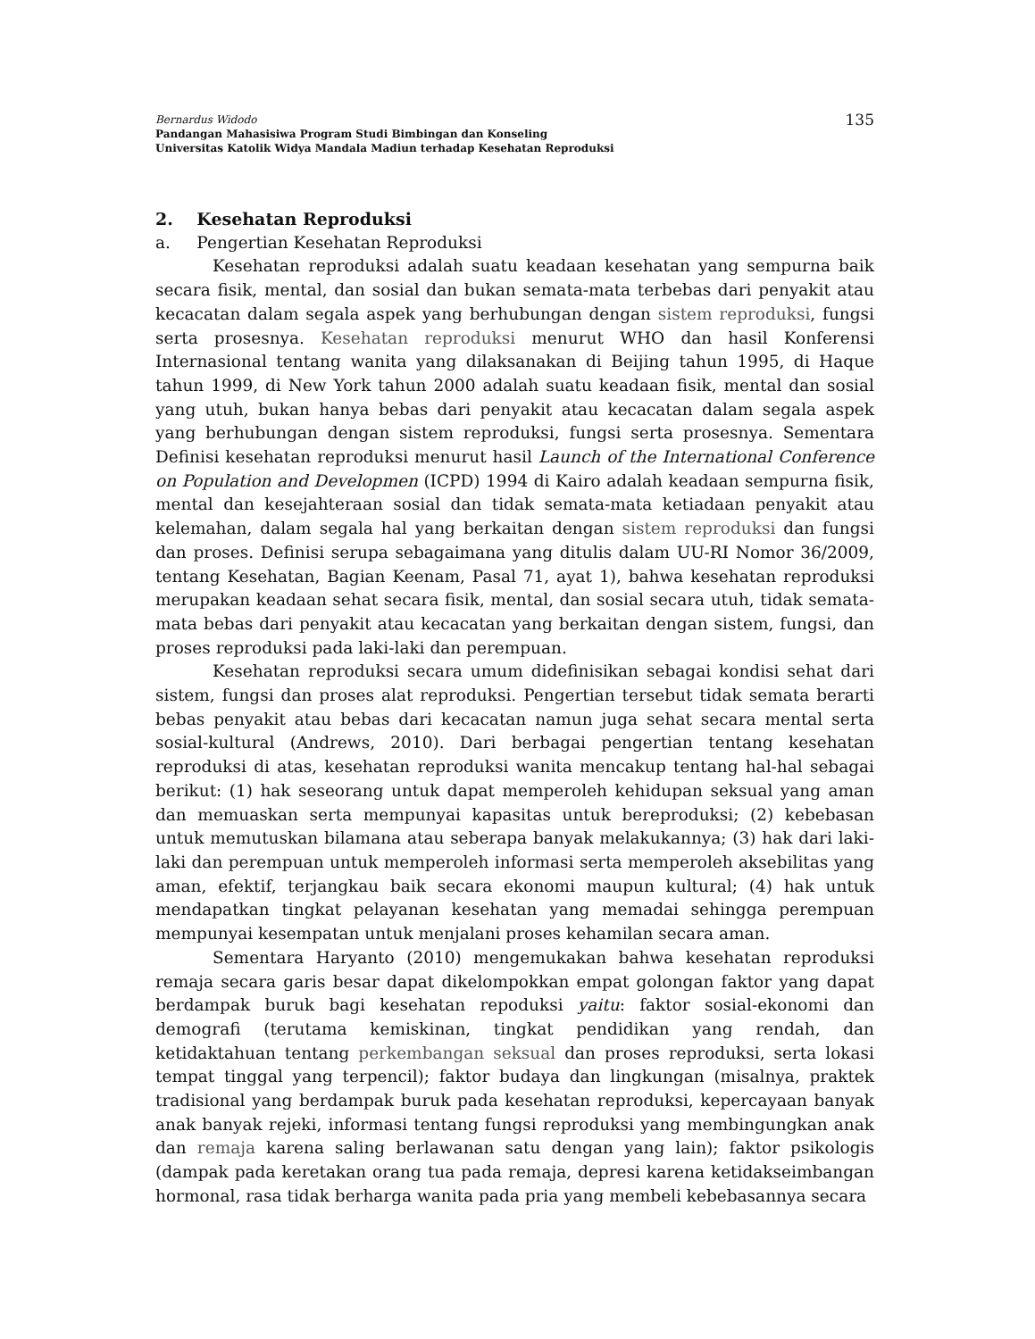135 Bernardus Widodo
Pandangan Mahasisiwa Program Studi Bimbingan dan Konseling
Universitas Katolik Widya Mandala Madiun terhadap Kesehatan Reproduksi
2. Kesehatan Reproduksi
a. Pengertian Kesehatan Reproduksi
Kesehatan reproduksi adalah suatu keadaan kesehatan yang sempurna baik secara fisik, mental, dan sosial dan bukan semata-mata terbebas dari penyakit atau kecacatan dalam segala aspek yang berhubungan dengan sistem reproduksi, fungsi serta prosesnya. Kesehatan reproduksi menurut WHO dan hasil Konferensi Internasional tentang wanita yang dilaksanakan di Beijing tahun 1995, di Haque tahun 1999, di New York tahun 2000 adalah suatu keadaan fisik, mental dan sosial yang utuh, bukan hanya bebas dari penyakit atau kecacatan dalam segala aspek yang berhubungan dengan sistem reproduksi, fungsi serta prosesnya. Sementara Definisi kesehatan reproduksi menurut hasil Launch of the International Conference on Population and Developmen (ICPD) 1994 di Kairo adalah keadaan sempurna fisik, mental dan kesejahteraan sosial dan tidak semata-mata ketiadaan penyakit atau kelemahan, dalam segala hal yang berkaitan dengan sistem reproduksi dan fungsi dan proses. Definisi serupa sebagaimana yang ditulis dalam UU-RI Nomor 36/2009, tentang Kesehatan, Bagian Keenam, Pasal 71, ayat 1), bahwa kesehatan reproduksi merupakan keadaan sehat secara fisik, mental, dan sosial secara utuh, tidak semata-mata bebas dari penyakit atau kecacatan yang berkaitan dengan sistem, fungsi, dan proses reproduksi pada laki-laki dan perempuan.
Kesehatan reproduksi secara umum didefinisikan sebagai kondisi sehat dari sistem, fungsi dan proses alat reproduksi. Pengertian tersebut tidak semata berarti bebas penyakit atau bebas dari kecacatan namun juga sehat secara mental serta sosial-kultural (Andrews, 2010). Dari berbagai pengertian tentang kesehatan reproduksi di atas, kesehatan reproduksi wanita mencakup tentang hal-hal sebagai berikut: (1) hak seseorang untuk dapat memperoleh kehidupan seksual yang aman dan memuaskan serta mempunyai kapasitas untuk bereproduksi; (2) kebebasan untuk memutuskan bilamana atau seberapa banyak melakukannya; (3) hak dari laki-laki dan perempuan untuk memperoleh informasi serta memperoleh aksebilitas yang aman, efektif, terjangkau baik secara ekonomi maupun kultural; (4) hak untuk mendapatkan tingkat pelayanan kesehatan yang memadai sehingga perempuan mempunyai kesempatan untuk menjalani proses kehamilan secara aman.
Sementara Haryanto (2010) mengemukakan bahwa kesehatan reproduksi remaja secara garis besar dapat dikelompokkan empat golongan faktor yang dapat berdampak buruk bagi kesehatan repoduksi yaitu: faktor sosial-ekonomi dan demografi (terutama kemiskinan, tingkat pendidikan yang rendah, dan ketidaktahuan tentang perkembangan seksual dan proses reproduksi, serta lokasi tempat tinggal yang terpencil); faktor budaya dan lingkungan (misalnya, praktek tradisional yang berdampak buruk pada kesehatan reproduksi, kepercayaan banyak anak banyak rejeki, informasi tentang fungsi reproduksi yang membingungkan anak dan remaja karena saling berlawanan satu dengan yang lain); faktor psikologis (dampak pada keretakan orang tua pada remaja, depresi karena ketidakseimbangan hormonal, rasa tidak berharga wanita pada pria yang membeli kebebasannya secara